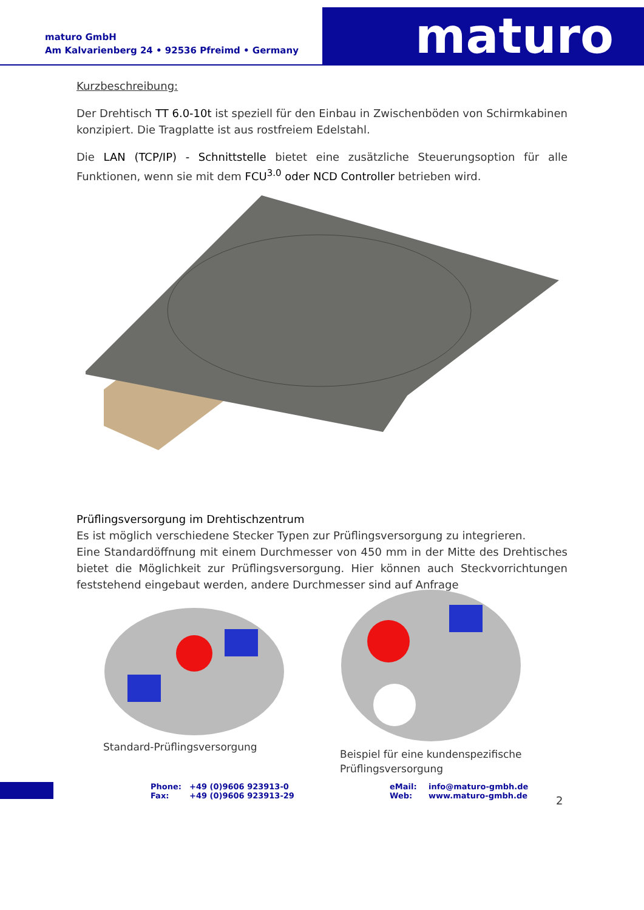maturo GmbH
Am Kalvarienberg 24 • 92536 Pfreimd • Germany
maturo
Kurzbeschreibung:
Der Drehtisch TT 6.0-10t ist speziell für den Einbau in Zwischenböden von Schirmkabinen konzipiert. Die Tragplatte ist aus rostfreiem Edelstahl.
Die LAN (TCP/IP) - Schnittstelle bietet eine zusätzliche Steuerungsoption für alle Funktionen, wenn sie mit dem FCU<sup>3.0</sup> oder NCD Controller betrieben wird.
Prüflingsversorgung im Drehtischzentrum
Es ist möglich verschiedene Stecker Typen zur Prüflingsversorgung zu integrieren.
Eine Standardöffnung mit einem Durchmesser von 450 mm in der Mitte des Drehtisches bietet die Möglichkeit zur Prüflingsversorgung. Hier können auch Steckvorrichtungen feststehend eingebaut werden, andere Durchmesser sind auf Anfrage
Standard-Prüflingsversorgung
Beispiel für eine kundenspezifische
Prüflingsversorgung
Phone:
Fax:
+49 (0)9606 923913-0
+49 (0)9606 923913-29
eMail:
Web:
info@maturo-gmbh.de
www.maturo-gmbh.de
2